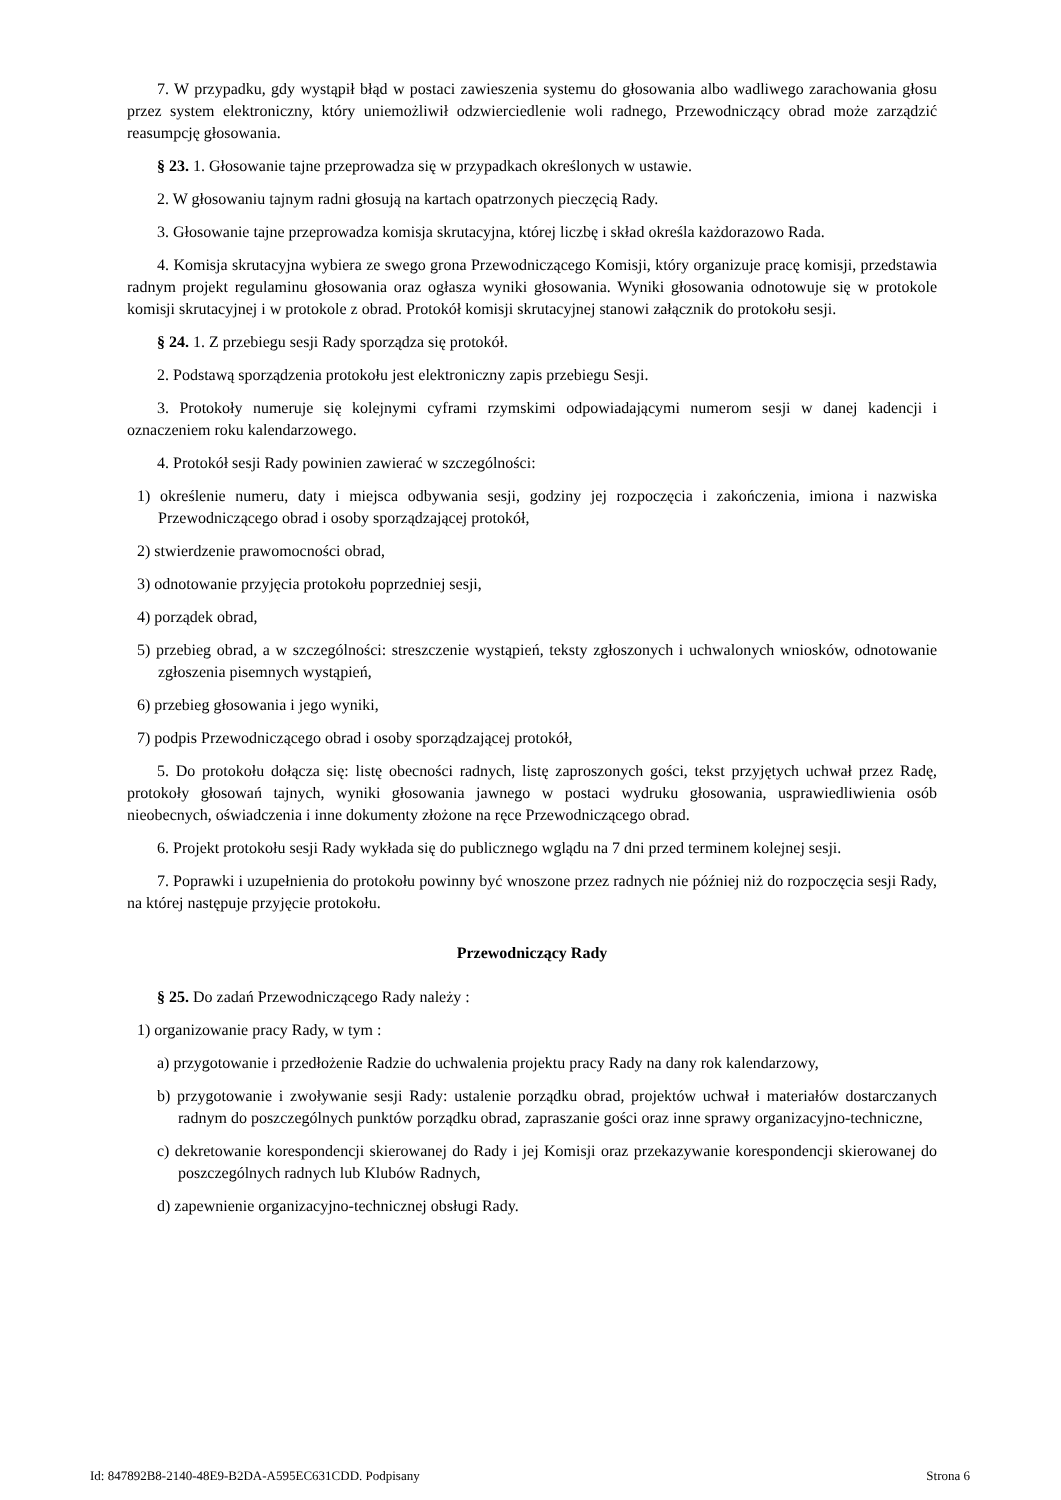7. W przypadku, gdy wystąpił błąd w postaci zawieszenia systemu do głosowania albo wadliwego zarachowania głosu przez system elektroniczny, który uniemożliwił odzwierciedlenie woli radnego, Przewodniczący obrad może zarządzić reasumpcję głosowania.
§ 23. 1. Głosowanie tajne przeprowadza się w przypadkach określonych w ustawie.
2. W głosowaniu tajnym radni głosują na kartach opatrzonych pieczęcią Rady.
3. Głosowanie tajne przeprowadza komisja skrutacyjna, której liczbę i skład określa każdorazowo Rada.
4. Komisja skrutacyjna wybiera ze swego grona Przewodniczącego Komisji, który organizuje pracę komisji, przedstawia radnym projekt regulaminu głosowania oraz ogłasza wyniki głosowania. Wyniki głosowania odnotowuje się w protokole komisji skrutacyjnej i w protokole z obrad. Protokół komisji skrutacyjnej stanowi załącznik do protokołu sesji.
§ 24. 1. Z przebiegu sesji Rady sporządza się protokół.
2. Podstawą sporządzenia protokołu jest elektroniczny zapis przebiegu Sesji.
3. Protokoły numeruje się kolejnymi cyframi rzymskimi odpowiadającymi numerom sesji w danej kadencji i oznaczeniem roku kalendarzowego.
4. Protokół sesji Rady powinien zawierać w szczególności:
1) określenie numeru, daty i miejsca odbywania sesji, godziny jej rozpoczęcia i zakończenia, imiona i nazwiska Przewodniczącego obrad i osoby sporządzającej protokół,
2) stwierdzenie prawomocności obrad,
3) odnotowanie przyjęcia protokołu poprzedniej sesji,
4) porządek obrad,
5) przebieg obrad, a w szczególności: streszczenie wystąpień, teksty zgłoszonych i uchwalonych wniosków, odnotowanie zgłoszenia pisemnych wystąpień,
6) przebieg głosowania i jego wyniki,
7) podpis Przewodniczącego obrad i osoby sporządzającej protokół,
5. Do protokołu dołącza się: listę obecności radnych, listę zaproszonych gości, tekst przyjętych uchwał przez Radę, protokoły głosowań tajnych, wyniki głosowania jawnego w postaci wydruku głosowania, usprawiedliwienia osób nieobecnych, oświadczenia i inne dokumenty złożone na ręce Przewodniczącego obrad.
6. Projekt protokołu sesji Rady wykłada się do publicznego wglądu na 7 dni przed terminem kolejnej sesji.
7. Poprawki i uzupełnienia do protokołu powinny być wnoszone przez radnych nie później niż do rozpoczęcia sesji Rady, na której następuje przyjęcie protokołu.
Przewodniczący Rady
§ 25. Do zadań Przewodniczącego Rady należy :
1) organizowanie pracy Rady, w tym :
a) przygotowanie i przedłożenie Radzie do uchwalenia projektu pracy Rady na dany rok kalendarzowy,
b) przygotowanie i zwoływanie sesji Rady: ustalenie porządku obrad, projektów uchwał i materiałów dostarczanych radnym do poszczególnych punktów porządku obrad, zapraszanie gości oraz inne sprawy organizacyjno-techniczne,
c) dekretowanie korespondencji skierowanej do Rady i jej Komisji oraz przekazywanie korespondencji skierowanej do poszczególnych radnych lub Klubów Radnych,
d) zapewnienie organizacyjno-technicznej obsługi Rady.
Id: 847892B8-2140-48E9-B2DA-A595EC631CDD. Podpisany Strona 6